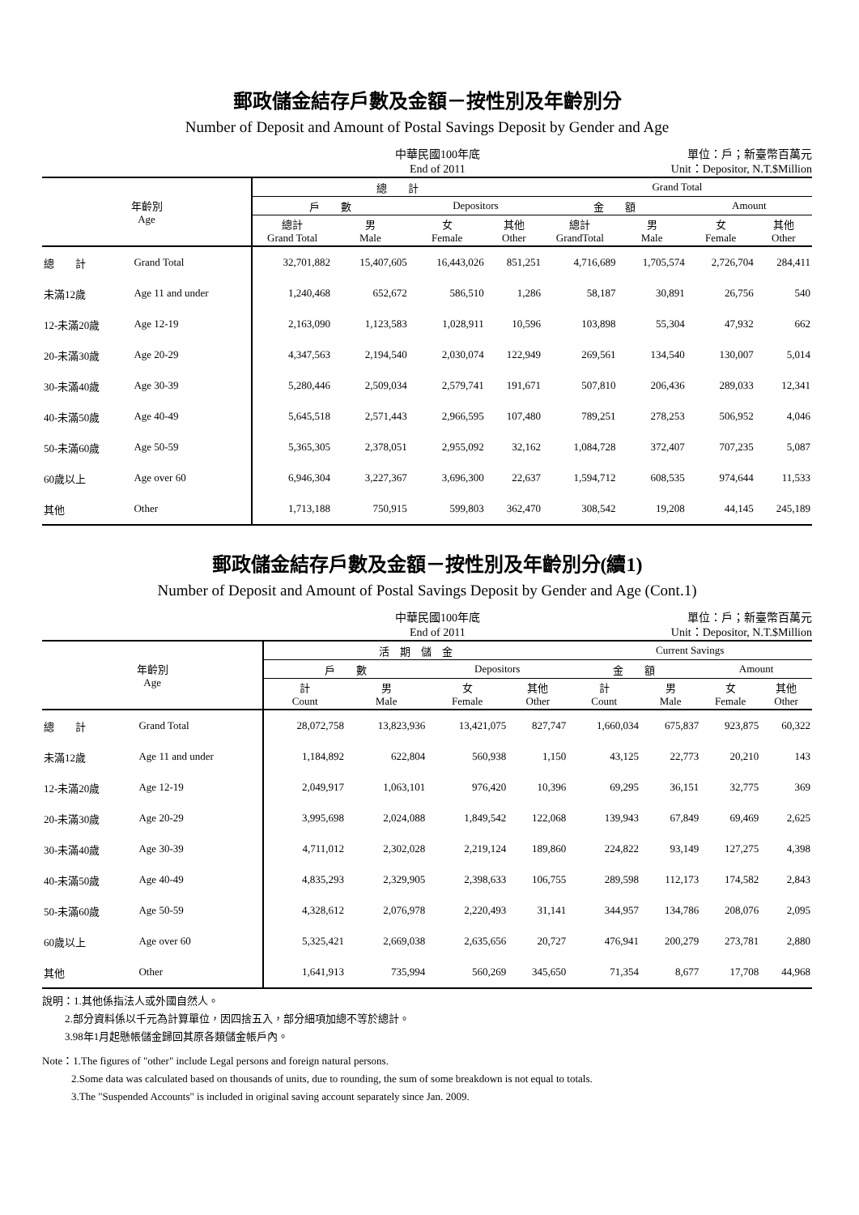郵政儲金結存戶數及金額－按性別及年齡別分
Number of Deposit and Amount of Postal Savings Deposit by Gender and Age
中華民國100年底
End of 2011
單位：戶；新臺幣百萬元
Unit：Depositor, N.T.$Million
| 年齡別 Age | | 總 計 | | | | Grand Total | | | |
| --- | --- | --- | --- | --- | --- | --- | --- | --- | --- |
| | | 戶 數 | | Depositors | | 金 額 | | Amount | |
| | | 總計 Grand Total | 男 Male | 女 Female | 其他 Other | 總計 GrandTotal | 男 Male | 女 Female | 其他 Other |
| 總 計 | Grand Total | 32,701,882 | 15,407,605 | 16,443,026 | 851,251 | 4,716,689 | 1,705,574 | 2,726,704 | 284,411 |
| 未滿12歲 | Age 11 and under | 1,240,468 | 652,672 | 586,510 | 1,286 | 58,187 | 30,891 | 26,756 | 540 |
| 12-未滿20歲 | Age 12-19 | 2,163,090 | 1,123,583 | 1,028,911 | 10,596 | 103,898 | 55,304 | 47,932 | 662 |
| 20-未滿30歲 | Age 20-29 | 4,347,563 | 2,194,540 | 2,030,074 | 122,949 | 269,561 | 134,540 | 130,007 | 5,014 |
| 30-未滿40歲 | Age 30-39 | 5,280,446 | 2,509,034 | 2,579,741 | 191,671 | 507,810 | 206,436 | 289,033 | 12,341 |
| 40-未滿50歲 | Age 40-49 | 5,645,518 | 2,571,443 | 2,966,595 | 107,480 | 789,251 | 278,253 | 506,952 | 4,046 |
| 50-未滿60歲 | Age 50-59 | 5,365,305 | 2,378,051 | 2,955,092 | 32,162 | 1,084,728 | 372,407 | 707,235 | 5,087 |
| 60歲以上 | Age over 60 | 6,946,304 | 3,227,367 | 3,696,300 | 22,637 | 1,594,712 | 608,535 | 974,644 | 11,533 |
| 其他 | Other | 1,713,188 | 750,915 | 599,803 | 362,470 | 308,542 | 19,208 | 44,145 | 245,189 |
郵政儲金結存戶數及金額－按性別及年齡別分(續1)
Number of Deposit and Amount of Postal Savings Deposit by Gender and Age (Cont.1)
中華民國100年底
End of 2011
單位：戶；新臺幣百萬元
Unit：Depositor, N.T.$Million
| 年齡別 Age | | 活 期 儲 金 | | | | Current Savings | | | |
| --- | --- | --- | --- | --- | --- | --- | --- | --- | --- |
| | | 戶 數 | | Depositors | | 金 額 | | Amount | |
| | | 計 Count | 男 Male | 女 Female | 其他 Other | 計 Count | 男 Male | 女 Female | 其他 Other |
| 總 計 | Grand Total | 28,072,758 | 13,823,936 | 13,421,075 | 827,747 | 1,660,034 | 675,837 | 923,875 | 60,322 |
| 未滿12歲 | Age 11 and under | 1,184,892 | 622,804 | 560,938 | 1,150 | 43,125 | 22,773 | 20,210 | 143 |
| 12-未滿20歲 | Age 12-19 | 2,049,917 | 1,063,101 | 976,420 | 10,396 | 69,295 | 36,151 | 32,775 | 369 |
| 20-未滿30歲 | Age 20-29 | 3,995,698 | 2,024,088 | 1,849,542 | 122,068 | 139,943 | 67,849 | 69,469 | 2,625 |
| 30-未滿40歲 | Age 30-39 | 4,711,012 | 2,302,028 | 2,219,124 | 189,860 | 224,822 | 93,149 | 127,275 | 4,398 |
| 40-未滿50歲 | Age 40-49 | 4,835,293 | 2,329,905 | 2,398,633 | 106,755 | 289,598 | 112,173 | 174,582 | 2,843 |
| 50-未滿60歲 | Age 50-59 | 4,328,612 | 2,076,978 | 2,220,493 | 31,141 | 344,957 | 134,786 | 208,076 | 2,095 |
| 60歲以上 | Age over 60 | 5,325,421 | 2,669,038 | 2,635,656 | 20,727 | 476,941 | 200,279 | 273,781 | 2,880 |
| 其他 | Other | 1,641,913 | 735,994 | 560,269 | 345,650 | 71,354 | 8,677 | 17,708 | 44,968 |
說明：1.其他係指法人或外國自然人。
2.部分資料係以千元為計算單位，因四捨五入，部分細項加總不等於總計。
3.98年1月起懸帳儲金歸回其原各類儲金帳戶內。
Note：1.The figures of "other" include Legal persons and foreign natural persons.
2.Some data was calculated based on thousands of units, due to rounding, the sum of some breakdown is not equal to totals.
3.The "Suspended Accounts" is included in original saving account separately since Jan. 2009.